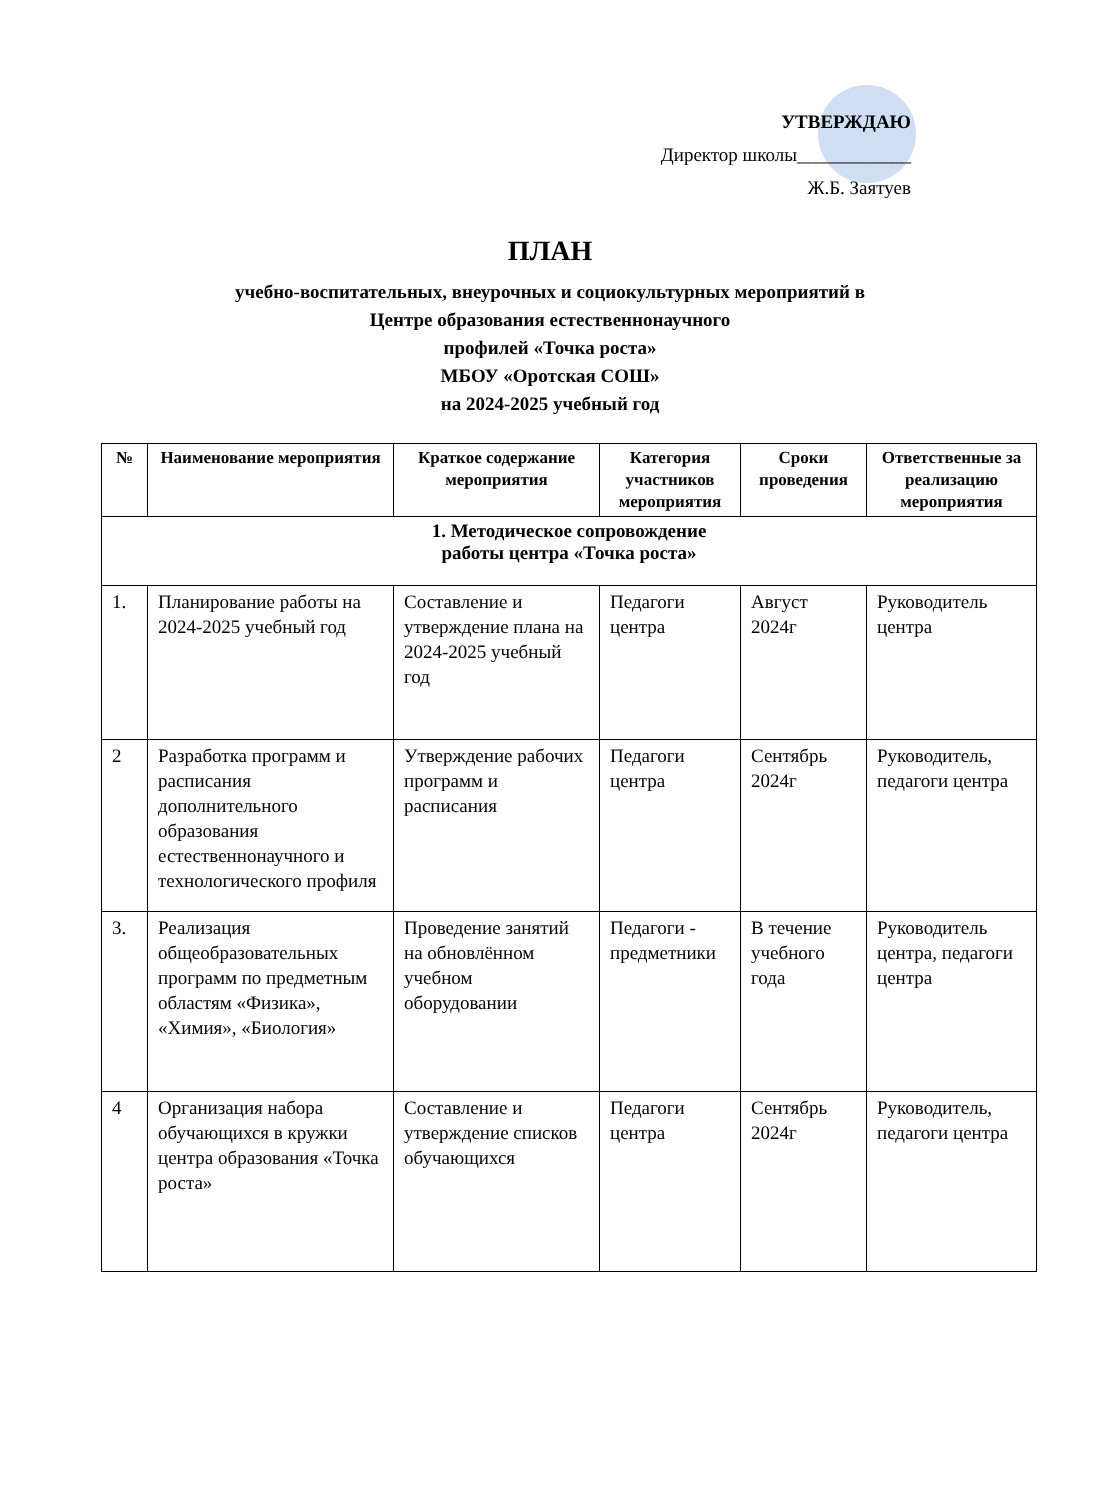УТВЕРЖДАЮ
Директор школы____________
Ж.Б. Заятуев
ПЛАН
учебно-воспитательных, внеурочных и социокультурных мероприятий в
Центре образования естественнонаучного
профилей «Точка роста»
МБОУ «Оротская СОШ»
на 2024-2025 учебный год
| № | Наименование мероприятия | Краткое содержание мероприятия | Категория участников мероприятия | Сроки проведения | Ответственные за реализацию мероприятия |
| --- | --- | --- | --- | --- | --- |
| 1. Методическое сопровождение работы центра «Точка роста» | | | | | |
| 1. | Планирование работы на 2024-2025 учебный год | Составление и утверждение плана на 2024-2025 учебный год | Педагоги центра | Август 2024г | Руководитель центра |
| 2 | Разработка программ и расписания дополнительного образования естественнонаучного и технологического профиля | Утверждение рабочих программ и расписания | Педагоги центра | Сентябрь 2024г | Руководитель, педагоги центра |
| 3. | Реализация общеобразовательных программ по предметным областям «Физика», «Химия», «Биология» | Проведение занятий на обновлённом учебном оборудовании | Педагоги - предметники | В течение учебного года | Руководитель центра, педагоги центра |
| 4 | Организация набора обучающихся в кружки центра образования «Точка роста» | Составление и утверждение списков обучающихся | Педагоги центра | Сентябрь 2024г | Руководитель, педагоги центра |